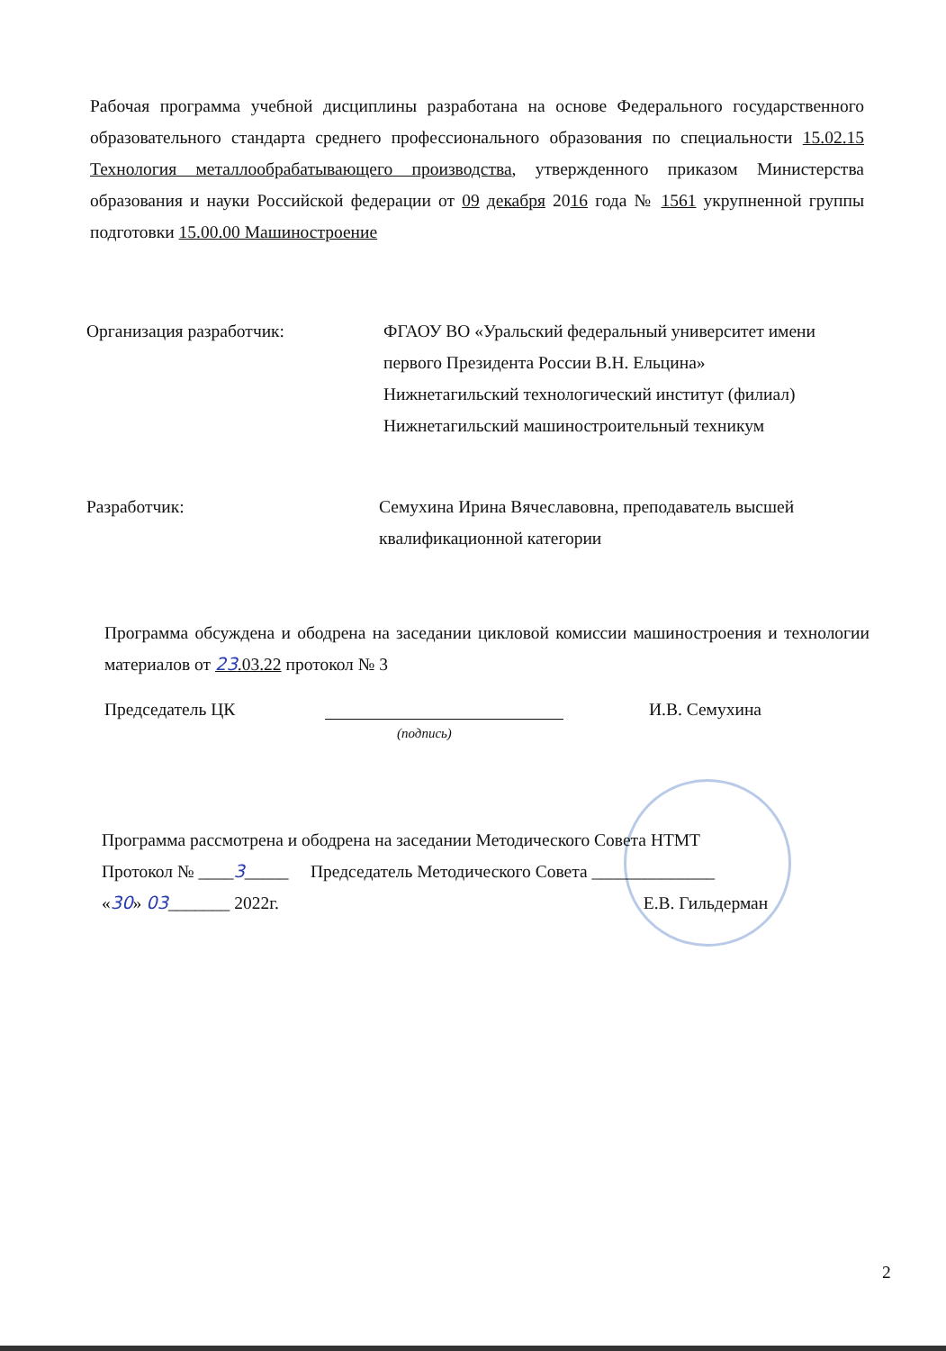Рабочая программа учебной дисциплины разработана на основе Федерального государственного образовательного стандарта среднего профессионального образования по специальности 15.02.15 Технология металлообрабатывающего производства, утвержденного приказом Министерства образования и науки Российской федерации от 09 декабря 2016 года № 1561 укрупненной группы подготовки 15.00.00 Машиностроение
Организация разработчик: ФГАОУ ВО «Уральский федеральный университет имени первого Президента России В.Н. Ельцина»
Нижнетагильский технологический институт (филиал)
Нижнетагильский машиностроительный техникум
Разработчик: Семухина Ирина Вячеславовна, преподаватель высшей квалификационной категории
Программа обсуждена и ободрена на заседании цикловой комиссии машиностроения и технологии материалов от 23.03.22 протокол № 3
Председатель ЦК И.В. Семухина
(подпись)
Программа рассмотрена и ободрена на заседании Методического Совета НТМТ
Протокол № ____3_____ Председатель Методического Совета ______________
«30» 03_______ 2022г. Е.В. Гильдерман
2